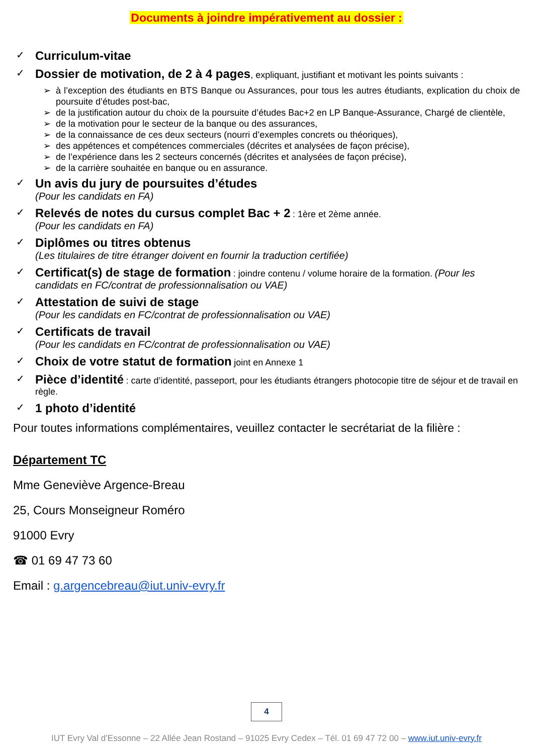Documents à joindre impérativement au dossier :
✓
Curriculum-vitae
✓
Dossier de motivation, de 2 à 4 pages, expliquant, justifiant et motivant les points suivants :
➢ à l’exception des étudiants en BTS Banque ou Assurances, pour tous les autres étudiants, explication du choix de poursuite d’études post-bac,
➢ de la justification autour du choix de la poursuite d’études Bac+2 en LP Banque-Assurance, Chargé de clientèle,
➢ de la motivation pour le secteur de la banque ou des assurances,
➢ de la connaissance de ces deux secteurs (nourri d’exemples concrets ou théoriques),
➢ des appétences et compétences commerciales (décrites et analysées de façon précise),
➢ de l’expérience dans les 2 secteurs concernés (décrites et analysées de façon précise),
➢ de la carrière souhaitée en banque ou en assurance.
✓
Un avis du jury de poursuites d’études
(Pour les candidats en FA)
✓
Relevés de notes du cursus complet Bac + 2 : 1ère et 2ème année.
(Pour les candidats en FA)
✓
Diplômes ou titres obtenus
(Les titulaires de titre étranger doivent en fournir la traduction certifiée)
✓
Certificat(s) de stage de formation : joindre contenu / volume horaire de la formation. (Pour les candidats en FC/contrat de professionnalisation ou VAE)
✓
Attestation de suivi de stage
(Pour les candidats en FC/contrat de professionnalisation ou VAE)
✓
Certificats de travail
(Pour les candidats en FC/contrat de professionnalisation ou VAE)
✓
Choix de votre statut de formation joint en Annexe 1
✓
Pièce d’identité : carte d’identité, passeport, pour les étudiants étrangers photocopie titre de séjour et de travail en règle.
✓
1 photo d’identité
Pour toutes informations complémentaires, veuillez contacter le secrétariat de la filière :
Département TC
Mme Geneviève Argence-Breau
25, Cours Monseigneur Roméro
91000 Evry
☎ 01 69 47 73 60
Email : g.argencebreau@iut.univ-evry.fr
4
IUT Evry Val d’Essonne – 22 Allée Jean Rostand – 91025 Evry Cedex – Tél. 01 69 47 72 00 – www.iut.univ-evry.fr